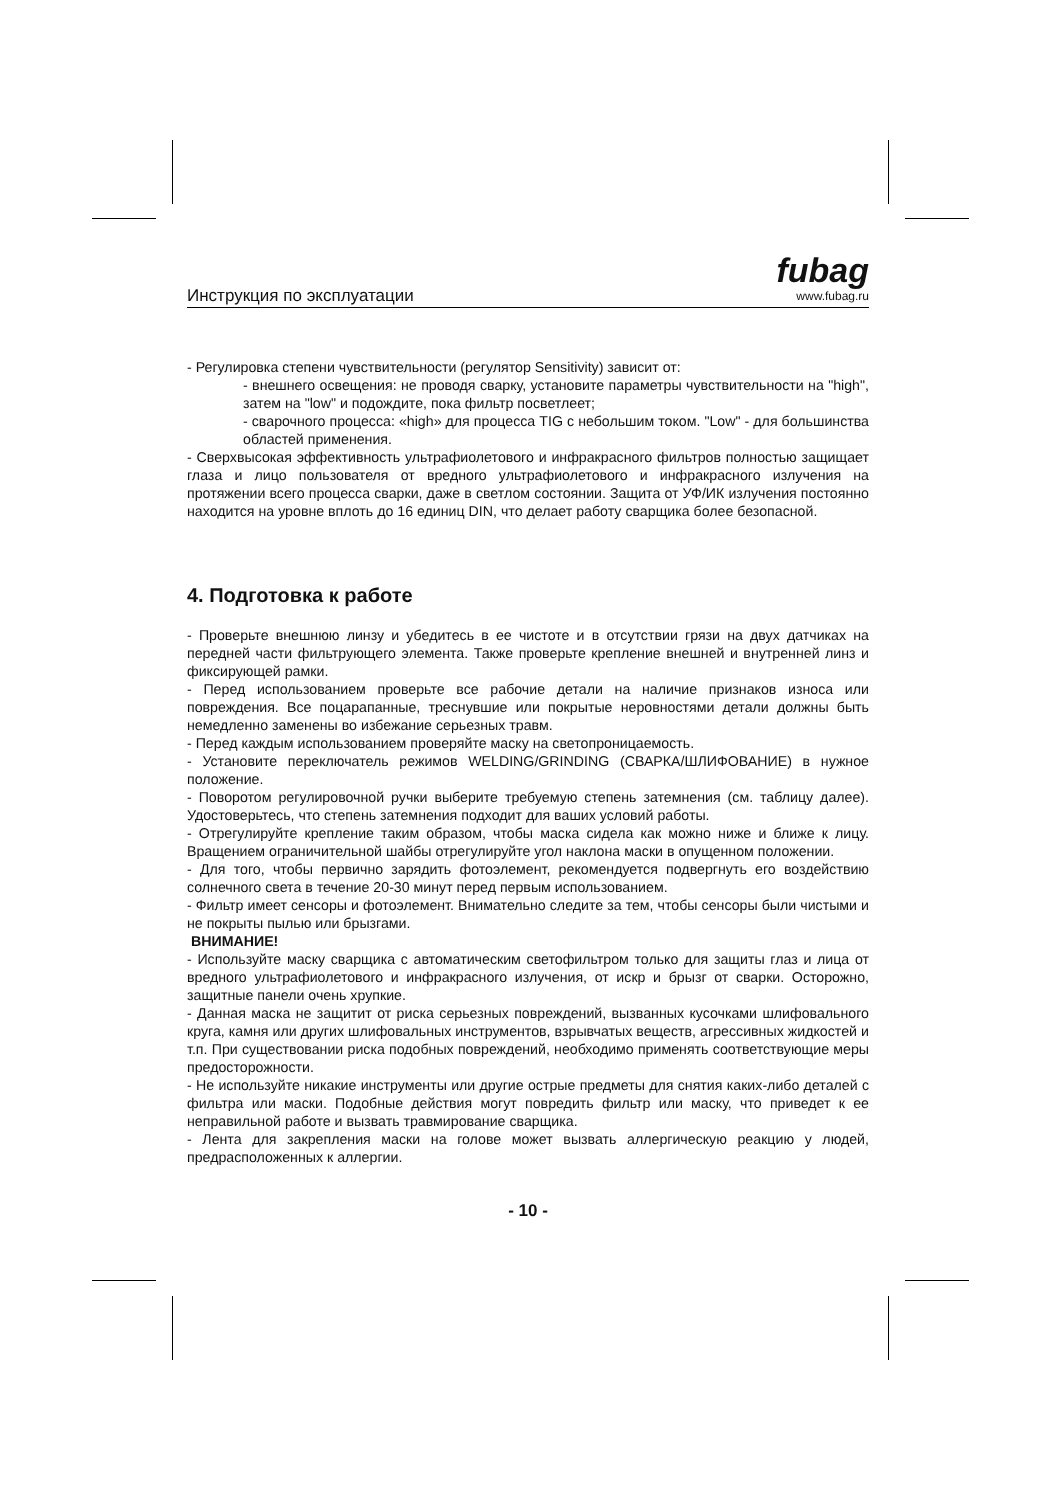Инструкция по эксплуатации
fubag
www.fubag.ru
- Регулировка степени чувствительности (регулятор Sensitivity) зависит от:
- внешнего освещения: не проводя сварку, установите параметры чувствительности на "high", затем на "low" и подождите, пока фильтр посветлеет;
- сварочного процесса: «high» для процесса TIG с небольшим током. "Low" - для большинства областей применения.
- Сверхвысокая эффективность ультрафиолетового и инфракрасного фильтров полностью защищает глаза и лицо пользователя от вредного ультрафиолетового и инфракрасного излучения на протяжении всего процесса сварки, даже в светлом состоянии. Защита от УФ/ИК излучения постоянно находится на уровне вплоть до 16 единиц DIN, что делает работу сварщика более безопасной.
4. Подготовка к работе
- Проверьте внешнюю линзу и убедитесь в ее чистоте и в отсутствии грязи на двух датчиках на передней части фильтрующего элемента. Также проверьте крепление внешней и внутренней линз и фиксирующей рамки.
- Перед использованием проверьте все рабочие детали на наличие признаков износа или повреждения. Все поцарапанные, треснувшие или покрытые неровностями детали должны быть немедленно заменены во избежание серьезных травм.
- Перед каждым использованием проверяйте маску на светопроницаемость.
- Установите переключатель режимов WELDING/GRINDING (СВАРКА/ШЛИФОВАНИЕ) в нужное положение.
- Поворотом регулировочной ручки выберите требуемую степень затемнения (см. таблицу далее). Удостоверьтесь, что степень затемнения подходит для ваших условий работы.
- Отрегулируйте крепление таким образом, чтобы маска сидела как можно ниже и ближе к лицу. Вращением ограничительной шайбы отрегулируйте угол наклона маски в опущенном положении.
- Для того, чтобы первично зарядить фотоэлемент, рекомендуется подвергнуть его воздействию солнечного света в течение 20-30 минут перед первым использованием.
- Фильтр имеет сенсоры и фотоэлемент. Внимательно следите за тем, чтобы сенсоры были чистыми и не покрыты пылью или брызгами.
ВНИМАНИЕ!
- Используйте маску сварщика с автоматическим светофильтром только для защиты глаз и лица от вредного ультрафиолетового и инфракрасного излучения, от искр и брызг от сварки. Осторожно, защитные панели очень хрупкие.
- Данная маска не защитит от риска серьезных повреждений, вызванных кусочками шлифовального круга, камня или других шлифовальных инструментов, взрывчатых веществ, агрессивных жидкостей и т.п. При существовании риска подобных повреждений, необходимо применять соответствующие меры предосторожности.
- Не используйте никакие инструменты или другие острые предметы для снятия каких-либо деталей с фильтра или маски. Подобные действия могут повредить фильтр или маску, что приведет к ее неправильной работе и вызвать травмирование сварщика.
- Лента для закрепления маски на голове может вызвать аллергическую реакцию у людей, предрасположенных к аллергии.
- 10 -